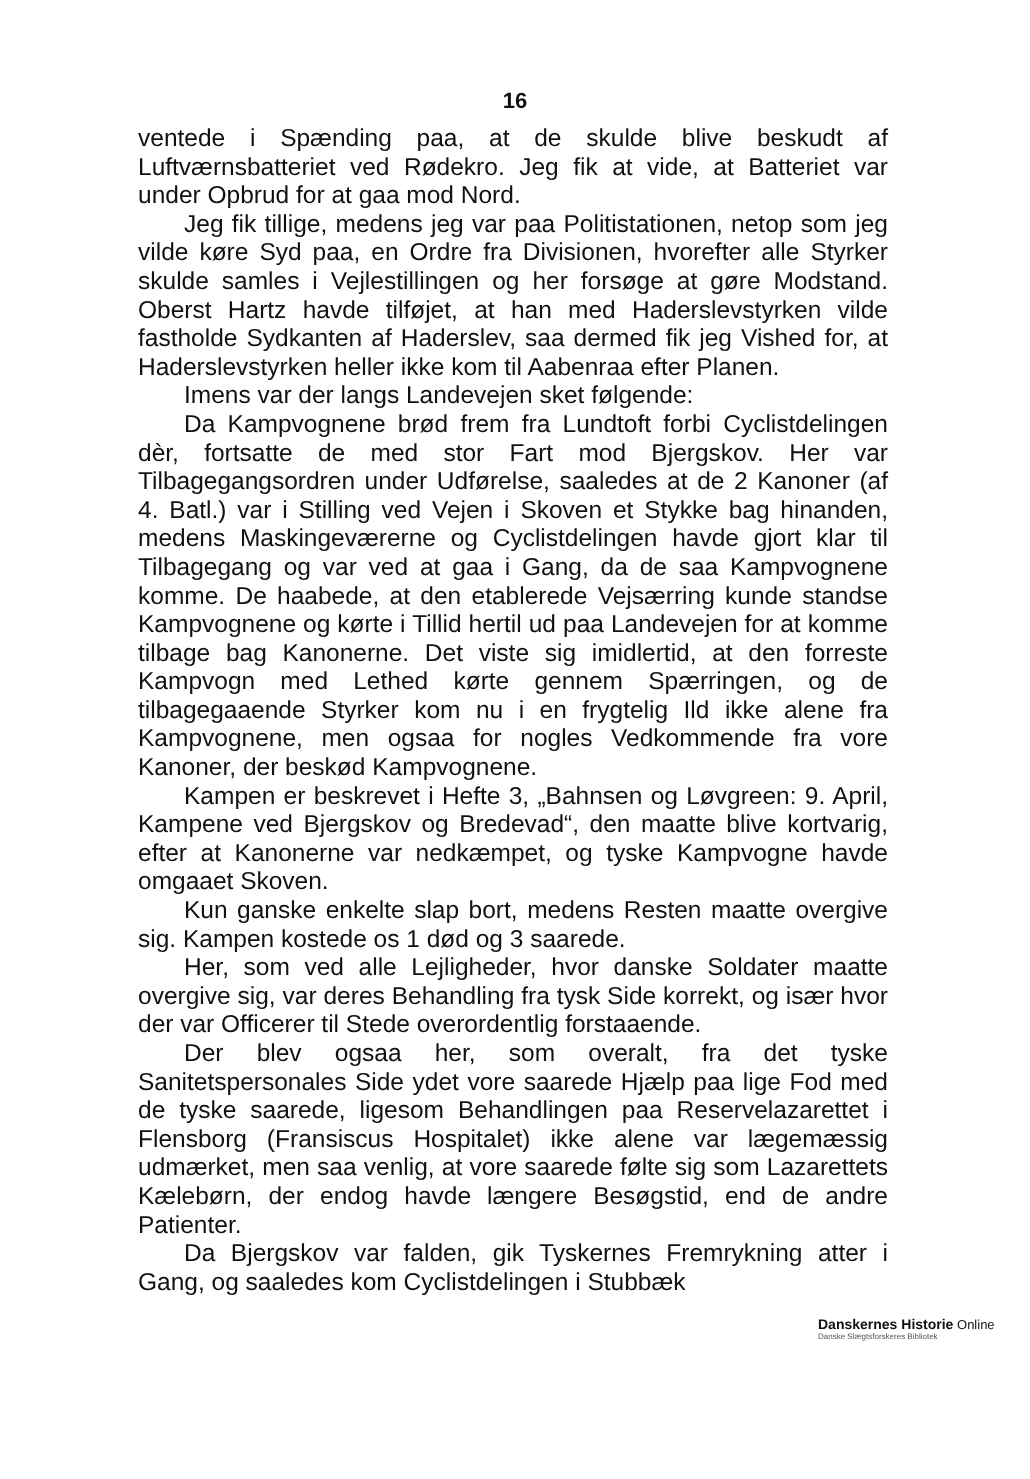16
ventede i Spænding paa, at de skulde blive beskudt af Luftværnsbatteriet ved Rødekro. Jeg fik at vide, at Batteriet var under Opbrud for at gaa mod Nord.
Jeg fik tillige, medens jeg var paa Politistationen, netop som jeg vilde køre Syd paa, en Ordre fra Divisionen, hvorefter alle Styrker skulde samles i Vejlestillingen og her forsøge at gøre Modstand. Oberst Hartz havde tilføjet, at han med Haderslevstyrken vilde fastholde Sydkanten af Haderslev, saa dermed fik jeg Vished for, at Haderslevstyrken heller ikke kom til Aabenraa efter Planen.
Imens var der langs Landevejen sket følgende:
Da Kampvognene brød frem fra Lundtoft forbi Cyclistdelingen dèr, fortsatte de med stor Fart mod Bjergskov. Her var Tilbagegangsordren under Udførelse, saaledes at de 2 Kanoner (af 4. Batl.) var i Stilling ved Vejen i Skoven et Stykke bag hinanden, medens Maskingeværerne og Cyclistdelingen havde gjort klar til Tilbagegang og var ved at gaa i Gang, da de saa Kampvognene komme. De haabede, at den etablerede Vejsærring kunde standse Kampvognene og kørte i Tillid hertil ud paa Landevejen for at komme tilbage bag Kanonerne. Det viste sig imidlertid, at den forreste Kampvogn med Lethed kørte gennem Spærringen, og de tilbagegaaende Styrker kom nu i en frygtelig Ild ikke alene fra Kampvognene, men ogsaa for nogles Vedkommende fra vore Kanoner, der beskød Kampvognene.
Kampen er beskrevet i Hefte 3, „Bahnsen og Løvgreen: 9. April, Kampene ved Bjergskov og Bredevad“, den maatte blive kortvarig, efter at Kanonerne var nedkæmpet, og tyske Kampvogne havde omgaaet Skoven.
Kun ganske enkelte slap bort, medens Resten maatte overgive sig. Kampen kostede os 1 død og 3 saarede.
Her, som ved alle Lejligheder, hvor danske Soldater maatte overgive sig, var deres Behandling fra tysk Side korrekt, og især hvor der var Officerer til Stede overordentlig forstaaende.
Der blev ogsaa her, som overalt, fra det tyske Sanitetspersonales Side ydet vore saarede Hjælp paa lige Fod med de tyske saarede, ligesom Behandlingen paa Reservelazarettet i Flensborg (Fransiscus Hospitalet) ikke alene var lægemæssig udmærket, men saa venlig, at vore saarede følte sig som Lazarettets Kælebørn, der endog havde længere Besøgstid, end de andre Patienter.
Da Bjergskov var falden, gik Tyskernes Fremrykning atter i Gang, og saaledes kom Cyclistdelingen i Stubbæk
Danskernes Historie Online
Danske Slægtsforskeres Bibliotek